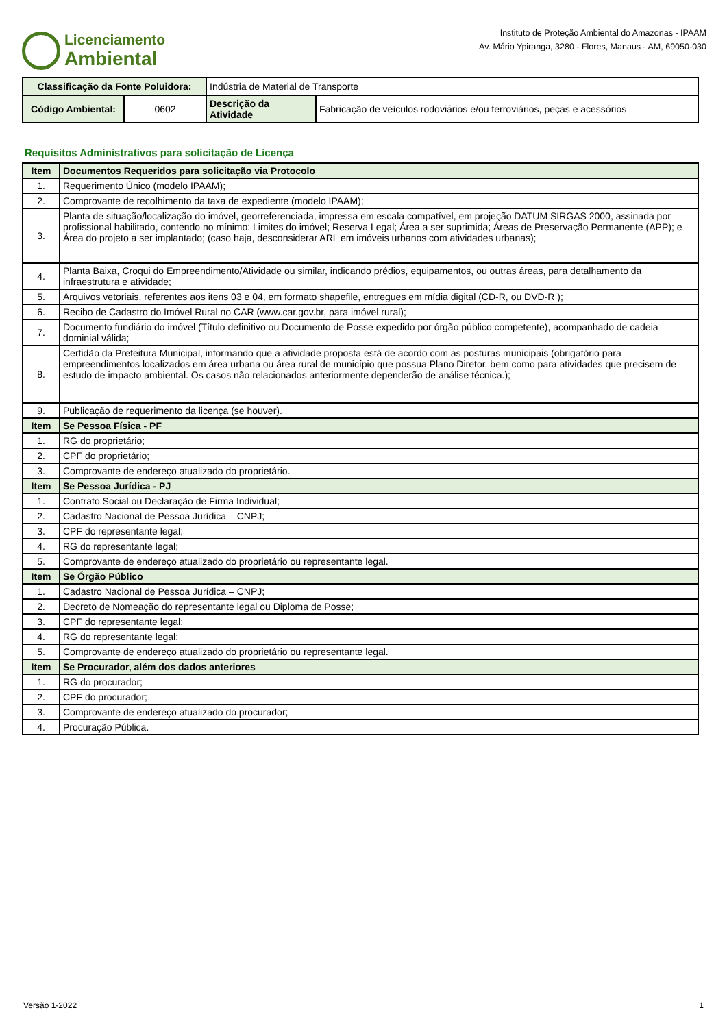Licenciamento
Ambiental
Instituto de Proteção Ambiental do Amazonas - IPAAM
Av. Mário Ypiranga, 3280 - Flores, Manaus - AM, 69050-030
| Classificação da Fonte Poluidora: | | Indústria de Material de Transporte | |
| Código Ambiental: | 0602 | Descrição da Atividade | Fabricação de veículos rodoviários e/ou ferroviários, peças e acessórios |
Requisitos Administrativos para solicitação de Licença
| Item | Documentos Requeridos para solicitação via Protocolo |
| --- | --- |
| 1. | Requerimento Único (modelo IPAAM); |
| 2. | Comprovante de recolhimento da taxa de expediente (modelo IPAAM); |
| 3. | Planta de situação/localização do imóvel, georreferenciada, impressa em escala compatível, em projeção DATUM SIRGAS 2000, assinada por profissional habilitado, contendo no mínimo: Limites do imóvel; Reserva Legal; Área a ser suprimida; Áreas de Preservação Permanente (APP); e Área do projeto a ser implantado; (caso haja, desconsiderar ARL em imóveis urbanos com atividades urbanas); |
| 4. | Planta Baixa, Croqui do Empreendimento/Atividade ou similar, indicando prédios, equipamentos, ou outras áreas, para detalhamento da infraestrutura e atividade; |
| 5. | Arquivos vetoriais, referentes aos itens 03 e 04, em formato shapefile, entregues em mídia digital (CD-R, ou DVD-R ); |
| 6. | Recibo de Cadastro do Imóvel Rural no CAR (www.car.gov.br, para imóvel rural); |
| 7. | Documento fundiário do imóvel (Título definitivo ou Documento de Posse expedido por órgão público competente), acompanhado de cadeia dominial válida; |
| 8. | Certidão da Prefeitura Municipal, informando que a atividade proposta está de acordo com as posturas municipais (obrigatório para empreendimentos localizados em área urbana ou área rural de município que possua Plano Diretor, bem como para atividades que precisem de estudo de impacto ambiental. Os casos não relacionados anteriormente dependerão de análise técnica.); |
| 9. | Publicação de requerimento da licença (se houver). |
| Item | Se Pessoa Física - PF |
| 1. | RG do proprietário; |
| 2. | CPF do proprietário; |
| 3. | Comprovante de endereço atualizado do proprietário. |
| Item | Se Pessoa Jurídica - PJ |
| 1. | Contrato Social ou Declaração de Firma Individual; |
| 2. | Cadastro Nacional de Pessoa Jurídica – CNPJ; |
| 3. | CPF do representante legal; |
| 4. | RG do representante legal; |
| 5. | Comprovante de endereço atualizado do proprietário ou representante legal. |
| Item | Se Órgão Público |
| 1. | Cadastro Nacional de Pessoa Jurídica – CNPJ; |
| 2. | Decreto de Nomeação do representante legal ou Diploma de Posse; |
| 3. | CPF do representante legal; |
| 4. | RG do representante legal; |
| 5. | Comprovante de endereço atualizado do proprietário ou representante legal. |
| Item | Se Procurador, além dos dados anteriores |
| 1. | RG do procurador; |
| 2. | CPF do procurador; |
| 3. | Comprovante de endereço atualizado do procurador; |
| 4. | Procuração Pública. |
Versão 1-2022 1